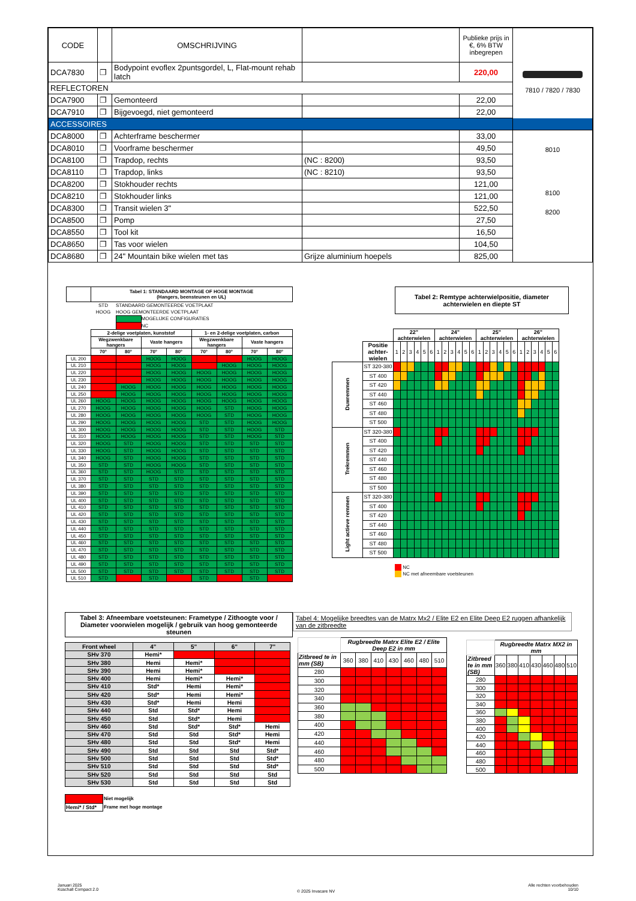| CODE | | OMSCHRIJVING | | Publieke prijs in €, 6% BTW inbegrepen | 7810 / 7820 / 7830 |
| DCA7830 | ❐ | Bodypoint evoflex 2puntsgordel, L, Flat-mount rehab latch | | 220,00 | |
| REFLECTOREN | | | | | |
| DCA7900 | ❐ | Gemonteerd | | 22,00 | |
| DCA7910 | ❐ | Bijgevoegd, niet gemonteerd | | 22,00 | |
| ACCESSOIRES | | | | | |
| DCA8000 | ❐ | Achterframe beschermer | | 33,00 | 8010 8100 8200 |
| DCA8010 | ❐ | Voorframe beschermer | | 49,50 | |
| DCA8100 | ❐ | Trapdop, rechts | (NC : 8200) | 93,50 | |
| DCA8110 | ❐ | Trapdop, links | (NC : 8210) | 93,50 | |
| DCA8200 | ❐ | Stokhouder rechts | | 121,00 | |
| DCA8210 | ❐ | Stokhouder links | | 121,00 | |
| DCA8300 | ❐ | Transit wielen 3" | | 522,50 | |
| DCA8500 | ❐ | Pomp | | 27,50 | |
| DCA8550 | ❐ | Tool kit | | 16,50 | |
| DCA8650 | ❐ | Tas voor wielen | | 104,50 | |
| DCA8680 | ❐ | 24" Mountain bike wielen met tas | Grijze aluminium hoepels | 825,00 | |
| | Tabel 1: STANDAARD MONTAGE OF HOGE MONTAGE (Hangers, beensteunen en UL) | | | | | | | |
| | STD | STANDAARD GEMONTEERDE VOETPLAAT | | | | | | |
| | HOOG | HOOG GEMONTEERDE VOETPLAAT | | | | | | |
| | | | MOGELIJKE CONFIGURATIES | | | | | |
| | | | NC | | | | | |
| | 2-delige voetplaten, kunststof | | | | 1- en 2-delige voetplaten, carbon | | | |
| | Wegzwenkbare hangers | | Vaste hangers | | Wegzwenkbare hangers | | Vaste hangers | |
| | 70° | 80° | 70° | 80° | 70° | 80° | 70° | 80° |
| UL 200 | | | HOOG | HOOG | | | HOOG | HOOG |
| UL 210 | | | HOOG | HOOG | | HOOG | HOOG | HOOG |
| UL 220 | | | HOOG | HOOG | HOOG | HOOG | HOOG | HOOG |
| UL 230 | | | HOOG | HOOG | HOOG | HOOG | HOOG | HOOG |
| UL 240 | | HOOG | HOOG | HOOG | HOOG | HOOG | HOOG | HOOG |
| UL 250 | | HOOG | HOOG | HOOG | HOOG | HOOG | HOOG | HOOG |
| UL 260 | HOOG | HOOG | HOOG | HOOG | HOOG | HOOG | HOOG | HOOG |
| UL 270 | HOOG | HOOG | HOOG | HOOG | HOOG | STD | HOOG | HOOG |
| UL 280 | HOOG | HOOG | HOOG | HOOG | HOOG | STD | HOOG | HOOG |
| UL 290 | HOOG | HOOG | HOOG | HOOG | STD | STD | HOOG | HOOG |
| UL 300 | HOOG | HOOG | HOOG | HOOG | STD | STD | HOOG | STD |
| UL 310 | HOOG | HOOG | HOOG | HOOG | STD | STD | HOOG | STD |
| UL 320 | HOOG | STD | HOOG | HOOG | STD | STD | STD | STD |
| UL 330 | HOOG | STD | HOOG | HOOG | STD | STD | STD | STD |
| UL 340 | HOOG | STD | HOOG | HOOG | STD | STD | STD | STD |
| UL 350 | STD | STD | HOOG | HOOG | STD | STD | STD | STD |
| UL 360 | STD | STD | HOOG | STD | STD | STD | STD | STD |
| UL 370 | STD | STD | STD | STD | STD | STD | STD | STD |
| UL 380 | STD | STD | STD | STD | STD | STD | STD | STD |
| UL 390 | STD | STD | STD | STD | STD | STD | STD | STD |
| UL 400 | STD | STD | STD | STD | STD | STD | STD | STD |
| UL 410 | STD | STD | STD | STD | STD | STD | STD | STD |
| UL 420 | STD | STD | STD | STD | STD | STD | STD | STD |
| UL 430 | STD | STD | STD | STD | STD | STD | STD | STD |
| UL 440 | STD | STD | STD | STD | STD | STD | STD | STD |
| UL 450 | STD | STD | STD | STD | STD | STD | STD | STD |
| UL 460 | STD | STD | STD | STD | STD | STD | STD | STD |
| UL 470 | STD | STD | STD | STD | STD | STD | STD | STD |
| UL 480 | STD | STD | STD | STD | STD | STD | STD | STD |
| UL 490 | STD | STD | STD | STD | STD | STD | STD | STD |
| UL 500 | STD | STD | STD | STD | STD | STD | STD | STD |
| UL 510 | STD | | STD | | STD | | STD | |
Tabel 2: Remtype achterwielpositie, diameter achterwielen en diepte ST
| | | 22" achterwielen | | | | | | 24" achterwielen | | | | | | 25" achterwielen | | | | | | 26" achterwielen | | | | | |
| | Positie achter-wielen | 1 | 2 | 3 | 4 | 5 | 6 | 1 | 2 | 3 | 4 | 5 | 6 | 1 | 2 | 3 | 4 | 5 | 6 | 1 | 2 | 3 | 4 | 5 | 6 |
| Duwremmen | ST 320-380 | | | | | | | | | | | | | | | | | | | | | | | | |
| | ST 400 | | | | | | | | | | | | | | | | | | | | | | | | |
| | ST 420 | | | | | | | | | | | | | | | | | | | | | | | | |
| | ST 440 | | | | | | | | | | | | | | | | | | | | | | | | |
| | ST 460 | | | | | | | | | | | | | | | | | | | | | | | | |
| | ST 480 | | | | | | | | | | | | | | | | | | | | | | | | |
| | ST 500 | | | | | | | | | | | | | | | | | | | | | | | | |
| Trekremmen | ST 320-380 | | | | | | | | | | | | | | | | | | | | | | | | |
| | ST 400 | | | | | | | | | | | | | | | | | | | | | | | | |
| | ST 420 | | | | | | | | | | | | | | | | | | | | | | | | |
| | ST 440 | | | | | | | | | | | | | | | | | | | | | | | | |
| | ST 460 | | | | | | | | | | | | | | | | | | | | | | | | |
| | ST 480 | | | | | | | | | | | | | | | | | | | | | | | | |
| | ST 500 | | | | | | | | | | | | | | | | | | | | | | | | |
| Light actieve remmen | ST 320-380 | | | | | | | | | | | | | | | | | | | | | | | | |
| | ST 400 | | | | | | | | | | | | | | | | | | | | | | | | |
| | ST 420 | | | | | | | | | | | | | | | | | | | | | | | | |
| | ST 440 | | | | | | | | | | | | | | | | | | | | | | | | |
| | ST 460 | | | | | | | | | | | | | | | | | | | | | | | | |
| | ST 480 | | | | | | | | | | | | | | | | | | | | | | | | |
| | ST 500 | | | | | | | | | | | | | | | | | | | | | | | | |
NC
NC met afneembare voetsteunen
Tabel 3: Afneembare voetsteunen: Frametype / Zithoogte voor / Diameter voorwielen mogelijk / gebruik van hoog gemonteerde steunen
| Front wheel | 4" | 5" | 6" | 7" |
| --- | --- | --- | --- | --- |
| SHv 370 | Hemi* | | | |
| SHv 380 | Hemi | Hemi* | | |
| SHv 390 | Hemi | Hemi* | | |
| SHv 400 | Hemi | Hemi* | Hemi* | |
| SHv 410 | Std* | Hemi | Hemi* | |
| SHv 420 | Std* | Hemi | Hemi* | |
| SHv 430 | Std* | Hemi | Hemi | |
| SHv 440 | Std | Std* | Hemi | |
| SHv 450 | Std | Std* | Hemi | |
| SHv 460 | Std | Std* | Std* | Hemi |
| SHv 470 | Std | Std | Std* | Hemi |
| SHv 480 | Std | Std | Std* | Hemi |
| SHv 490 | Std | Std | Std | Std* |
| SHv 500 | Std | Std | Std | Std* |
| SHv 510 | Std | Std | Std | Std* |
| SHv 520 | Std | Std | Std | Std |
| SHv 530 | Std | Std | Std | Std |
| | Niet mogelijk |
| Hemi* / Std* | Frame met hoge montage |
Tabel 4: Mogelijke breedtes van de Matrx Mx2 / Elite E2 en Elite Deep E2 ruggen afhankelijk van de zitbreedte
| | Rugbreedte Matrx Elite E2 / Elite Deep E2 in mm | | | | | | |
| Zitbreed te in mm (SB) | 360 | 380 | 410 | 430 | 460 | 480 | 510 |
| 280 | | | | | | | |
| 300 | | | | | | | |
| 320 | | | | | | | |
| 340 | | | | | | | |
| 360 | | | | | | | |
| 380 | | | | | | | |
| 400 | | | | | | | |
| 420 | | | | | | | |
| 440 | | | | | | | |
| 460 | | | | | | | |
| 480 | | | | | | | |
| 500 | | | | | | | |
| | Rugbreedte Matrx MX2 in mm | | | | | | |
| Zitbreed te in mm (SB) | 360 | 380 | 410 | 430 | 460 | 480 | 510 |
| 280 | | | | | | | |
| 300 | | | | | | | |
| 320 | | | | | | | |
| 340 | | | | | | | |
| 360 | | | | | | | |
| 380 | | | | | | | |
| 400 | | | | | | | |
| 420 | | | | | | | |
| 440 | | | | | | | |
| 460 | | | | | | | |
| 480 | | | | | | | |
| 500 | | | | | | | |
Januari 2025
Küschall Compact 2.0
© 2025 Invacare NV
Alle rechten voorbehouden
10/10